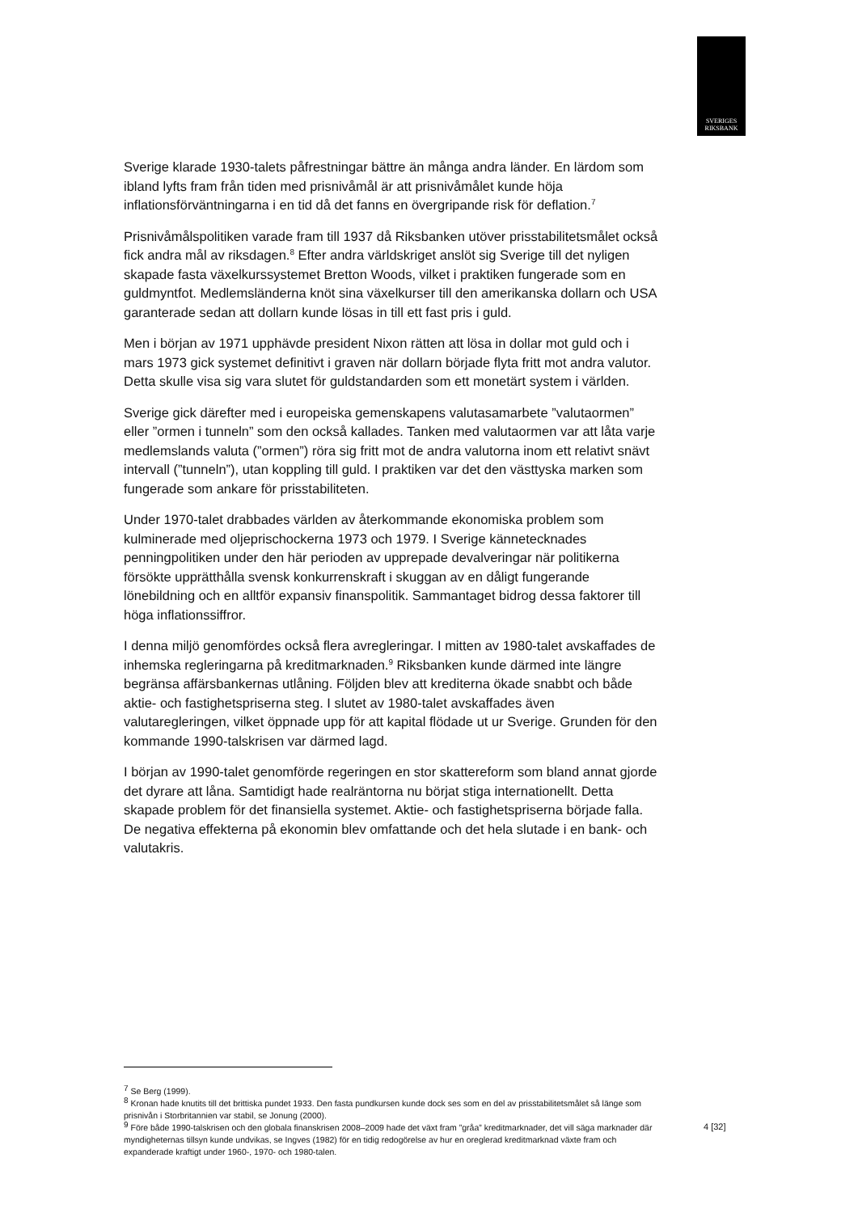SVERIGES
RIKSBANK
Sverige klarade 1930-talets påfrestningar bättre än många andra länder. En lärdom som ibland lyfts fram från tiden med prisnivåmål är att prisnivåmålet kunde höja inflationsförväntningarna i en tid då det fanns en övergripande risk för deflation.<sup>7</sup>
Prisnivåmålspolitiken varade fram till 1937 då Riksbanken utöver prisstabilitetsmålet också fick andra mål av riksdagen.<sup>8</sup> Efter andra världskriget anslöt sig Sverige till det nyligen skapade fasta växelkurssystemet Bretton Woods, vilket i praktiken fungerade som en guldmyntfot. Medlemsländerna knöt sina växelkurser till den amerikanska dollarn och USA garanterade sedan att dollarn kunde lösas in till ett fast pris i guld.
Men i början av 1971 upphävde president Nixon rätten att lösa in dollar mot guld och i mars 1973 gick systemet definitivt i graven när dollarn började flyta fritt mot andra valutor. Detta skulle visa sig vara slutet för guldstandarden som ett monetärt system i världen.
Sverige gick därefter med i europeiska gemenskapens valutasamarbete ”valutaormen” eller ”ormen i tunneln” som den också kallades. Tanken med valutaormen var att låta varje medlemslands valuta (”ormen”) röra sig fritt mot de andra valutorna inom ett relativt snävt intervall (”tunneln”), utan koppling till guld. I praktiken var det den västtyska marken som fungerade som ankare för prisstabiliteten.
Under 1970-talet drabbades världen av återkommande ekonomiska problem som kulminerade med oljeprischockerna 1973 och 1979. I Sverige kännetecknades penningpolitiken under den här perioden av upprepade devalveringar när politikerna försökte upprätthålla svensk konkurrenskraft i skuggan av en dåligt fungerande lönebildning och en alltför expansiv finanspolitik. Sammantaget bidrog dessa faktorer till höga inflationssiffror.
I denna miljö genomfördes också flera avregleringar. I mitten av 1980-talet avskaffades de inhemska regleringarna på kreditmarknaden.<sup>9</sup> Riksbanken kunde därmed inte längre begränsa affärsbankernas utlåning. Följden blev att krediterna ökade snabbt och både aktie- och fastighetspriserna steg. I slutet av 1980-talet avskaffades även valutaregleringen, vilket öppnade upp för att kapital flödade ut ur Sverige. Grunden för den kommande 1990-talskrisen var därmed lagd.
I början av 1990-talet genomförde regeringen en stor skattereform som bland annat gjorde det dyrare att låna. Samtidigt hade realräntorna nu börjat stiga internationellt. Detta skapade problem för det finansiella systemet. Aktie- och fastighetspriserna började falla. De negativa effekterna på ekonomin blev omfattande och det hela slutade i en bank- och valutakris.
<sup>7</sup> Se Berg (1999).
<sup>8</sup> Kronan hade knutits till det brittiska pundet 1933. Den fasta pundkursen kunde dock ses som en del av prisstabilitetsmålet så länge som prisnivån i Storbritannien var stabil, se Jonung (2000).
<sup>9</sup> Före både 1990-talskrisen och den globala finanskrisen 2008–2009 hade det växt fram ”gråa” kreditmarknader, det vill säga marknader där myndigheternas tillsyn kunde undvikas, se Ingves (1982) för en tidig redogörelse av hur en oreglerad kreditmarknad växte fram och expanderade kraftigt under 1960-, 1970- och 1980-talen.
4 [32]